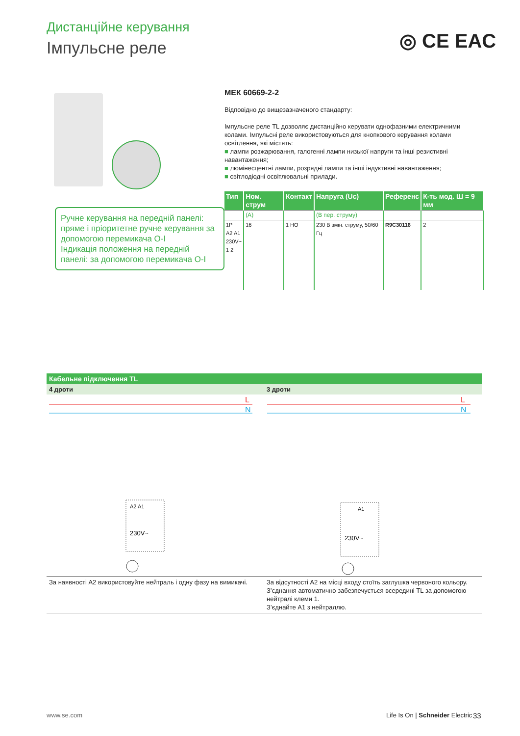Дистанційне керування
Імпульсне реле ◎ CE EAC
Ручне керування на передній панелі: пряме і пріоритетне ручне керування за допомогою перемикача O-I
Індикація положення на передній панелі: за допомогою перемикача O-I
МЕК 60669-2-2
Відповідно до вищезазначеного стандарту:
Імпульсне реле TL дозволяє дистанційно керувати однофазними електричними колами. Імпульсні реле використовуються для кнопкового керування колами освітлення, які містять:
■ лампи розжарювання, галогенні лампи низької напруги та інші резистивні навантаження;
■ люмінесцентні лампи, розрядні лампи та інші індуктивні навантаження;
■ світлодіодні освітлювальні прилади.
| Тип | Ном. струм | Контакт | Напруга (Uc) | Референс | К-ть мод. Ш = 9 мм |
| --- | --- | --- | --- | --- | --- |
| | (A) | | (В пер. струму) | | |
| 1P A2 A1 230V~ 1 2 | 16 | 1 НО | 230 В змін. струму, 50/60 Гц | R9C30116 | 2 |
Кабельне підключення TL
4 дроти 3 дроти
L
N
230V~
A2 A1
L
N
230V~
A1
За наявності A2 використовуйте нейтраль і одну фазу на вимикачі.
За відсутності A2 на місці входу стоїть заглушка червоного кольору. З’єднання автоматично забезпечується всередині TL за допомогою нейтралі клеми 1.
З’єднайте A1 з нейтраллю.
www.se.com
Life Is On | Schneider Electric
33